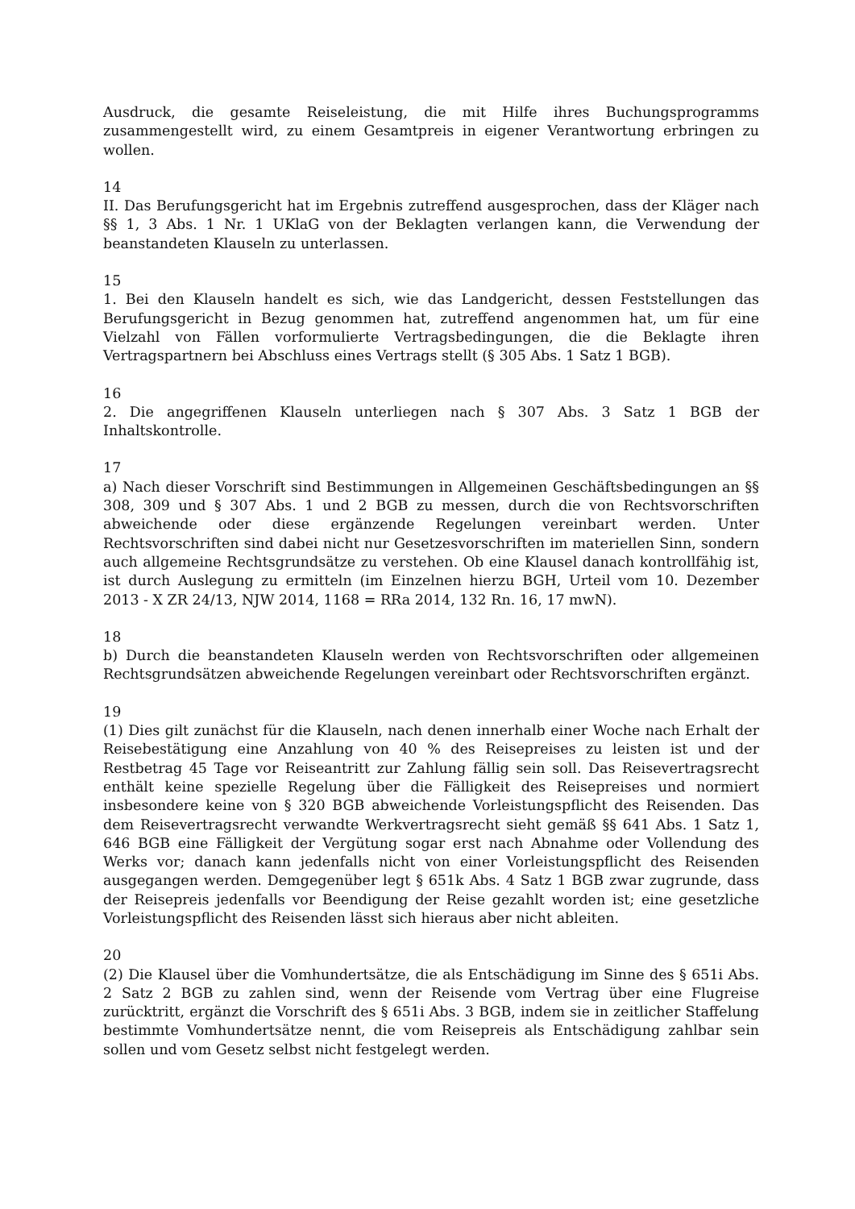Ausdruck, die gesamte Reiseleistung, die mit Hilfe ihres Buchungsprogramms zusammengestellt wird, zu einem Gesamtpreis in eigener Verantwortung erbringen zu wollen.
14
II. Das Berufungsgericht hat im Ergebnis zutreffend ausgesprochen, dass der Kläger nach §§ 1, 3 Abs. 1 Nr. 1 UKlaG von der Beklagten verlangen kann, die Verwendung der beanstandeten Klauseln zu unterlassen.
15
1. Bei den Klauseln handelt es sich, wie das Landgericht, dessen Feststellungen das Berufungsgericht in Bezug genommen hat, zutreffend angenommen hat, um für eine Vielzahl von Fällen vorformulierte Vertragsbedingungen, die die Beklagte ihren Vertragspartnern bei Abschluss eines Vertrags stellt (§ 305 Abs. 1 Satz 1 BGB).
16
2. Die angegriffenen Klauseln unterliegen nach § 307 Abs. 3 Satz 1 BGB der Inhaltskontrolle.
17
a) Nach dieser Vorschrift sind Bestimmungen in Allgemeinen Geschäftsbedingungen an §§ 308, 309 und § 307 Abs. 1 und 2 BGB zu messen, durch die von Rechtsvorschriften abweichende oder diese ergänzende Regelungen vereinbart werden. Unter Rechtsvorschriften sind dabei nicht nur Gesetzesvorschriften im materiellen Sinn, sondern auch allgemeine Rechtsgrundsätze zu verstehen. Ob eine Klausel danach kontrollfähig ist, ist durch Auslegung zu ermitteln (im Einzelnen hierzu BGH, Urteil vom 10. Dezember 2013 - X ZR 24/13, NJW 2014, 1168 = RRa 2014, 132 Rn. 16, 17 mwN).
18
b) Durch die beanstandeten Klauseln werden von Rechtsvorschriften oder allgemeinen Rechtsgrundsätzen abweichende Regelungen vereinbart oder Rechtsvorschriften ergänzt.
19
(1) Dies gilt zunächst für die Klauseln, nach denen innerhalb einer Woche nach Erhalt der Reisebestätigung eine Anzahlung von 40 % des Reisepreises zu leisten ist und der Restbetrag 45 Tage vor Reiseantritt zur Zahlung fällig sein soll. Das Reisevertragsrecht enthält keine spezielle Regelung über die Fälligkeit des Reisepreises und normiert insbesondere keine von § 320 BGB abweichende Vorleistungspflicht des Reisenden. Das dem Reisevertragsrecht verwandte Werkvertragsrecht sieht gemäß §§ 641 Abs. 1 Satz 1, 646 BGB eine Fälligkeit der Vergütung sogar erst nach Abnahme oder Vollendung des Werks vor; danach kann jedenfalls nicht von einer Vorleistungspflicht des Reisenden ausgegangen werden. Demgegenüber legt § 651k Abs. 4 Satz 1 BGB zwar zugrunde, dass der Reisepreis jedenfalls vor Beendigung der Reise gezahlt worden ist; eine gesetzliche Vorleistungspflicht des Reisenden lässt sich hieraus aber nicht ableiten.
20
(2) Die Klausel über die Vomhundertsätze, die als Entschädigung im Sinne des § 651i Abs. 2 Satz 2 BGB zu zahlen sind, wenn der Reisende vom Vertrag über eine Flugreise zurücktritt, ergänzt die Vorschrift des § 651i Abs. 3 BGB, indem sie in zeitlicher Staffelung bestimmte Vomhundertsätze nennt, die vom Reisepreis als Entschädigung zahlbar sein sollen und vom Gesetz selbst nicht festgelegt werden.